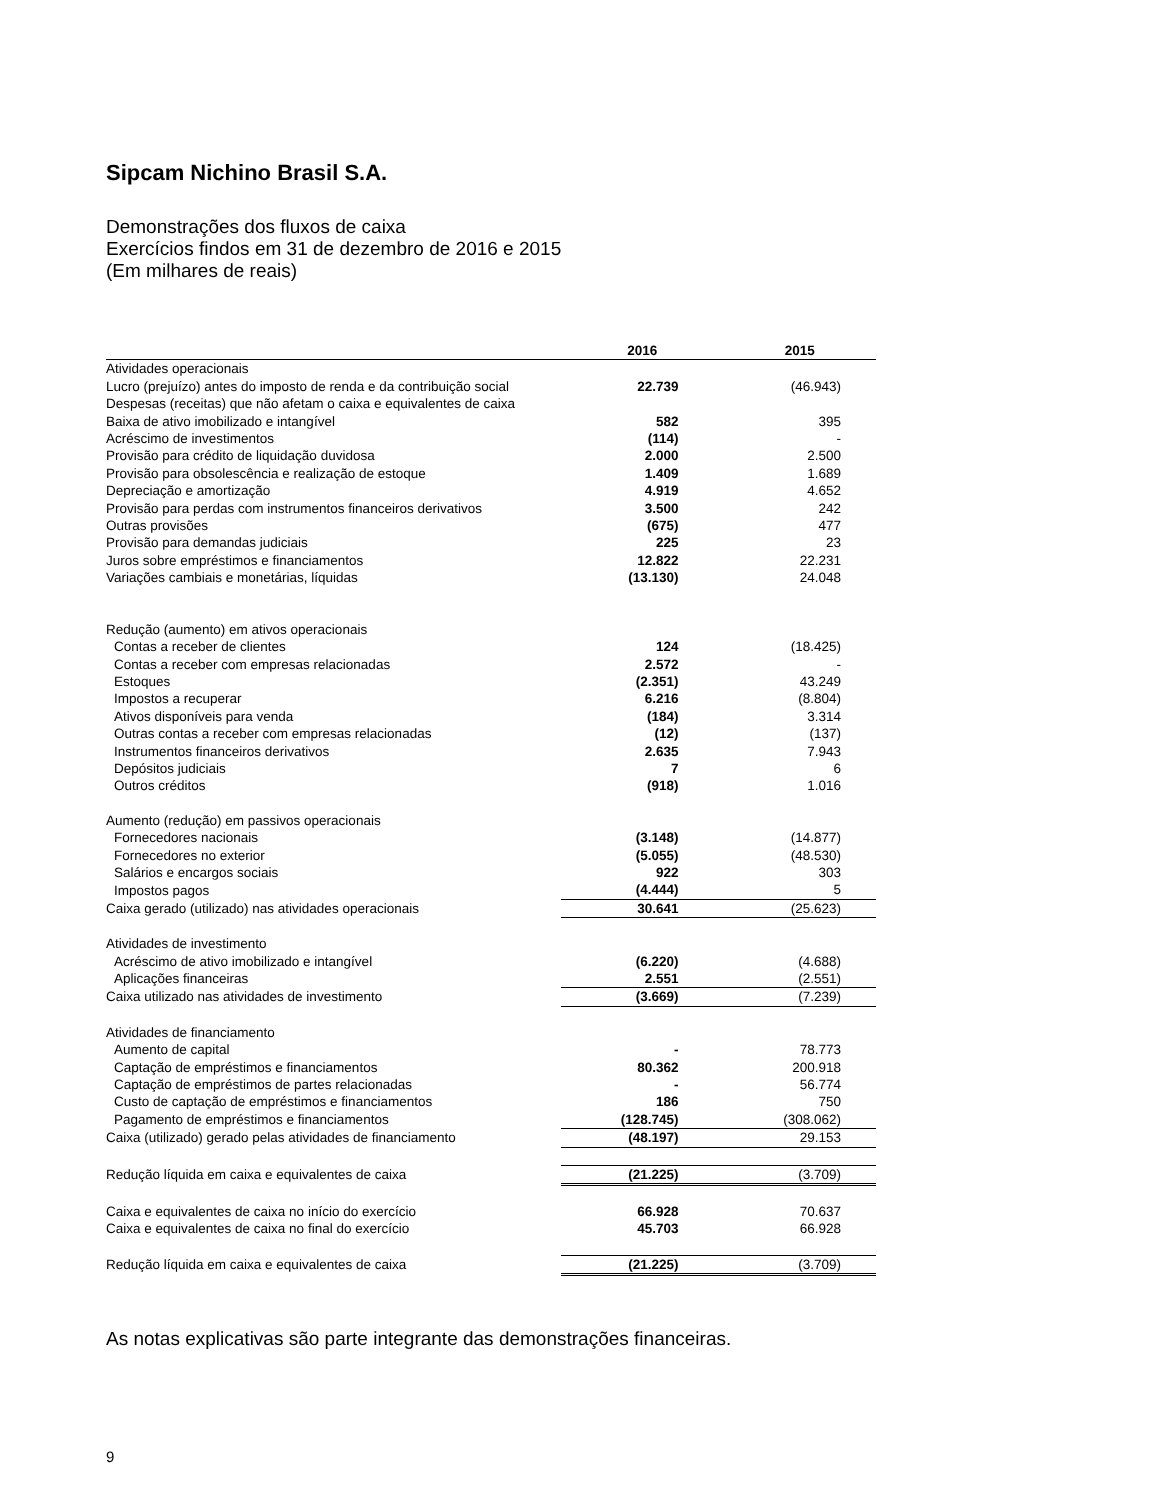Sipcam Nichino Brasil S.A.
Demonstrações dos fluxos de caixa
Exercícios findos em 31 de dezembro de 2016 e 2015
(Em milhares de reais)
| | 2016 | 2015 |
| --- | --- | --- |
| Atividades operacionais | | |
| Lucro (prejuízo) antes do imposto de renda e da contribuição social | 22.739 | (46.943) |
| Despesas (receitas) que não afetam o caixa e equivalentes de caixa | | |
| Baixa de ativo imobilizado e intangível | 582 | 395 |
| Acréscimo de investimentos | (114) | - |
| Provisão para crédito de liquidação duvidosa | 2.000 | 2.500 |
| Provisão para obsolescência e realização de estoque | 1.409 | 1.689 |
| Depreciação e amortização | 4.919 | 4.652 |
| Provisão para perdas com instrumentos financeiros derivativos | 3.500 | 242 |
| Outras provisões | (675) | 477 |
| Provisão para demandas judiciais | 225 | 23 |
| Juros sobre empréstimos e financiamentos | 12.822 | 22.231 |
| Variações cambiais e monetárias, líquidas | (13.130) | 24.048 |
| Redução (aumento) em ativos operacionais | | |
| Contas a receber de clientes | 124 | (18.425) |
| Contas a receber com empresas relacionadas | 2.572 | - |
| Estoques | (2.351) | 43.249 |
| Impostos a recuperar | 6.216 | (8.804) |
| Ativos disponíveis para venda | (184) | 3.314 |
| Outras contas a receber com empresas relacionadas | (12) | (137) |
| Instrumentos financeiros derivativos | 2.635 | 7.943 |
| Depósitos judiciais | 7 | 6 |
| Outros créditos | (918) | 1.016 |
| Aumento (redução) em passivos operacionais | | |
| Fornecedores nacionais | (3.148) | (14.877) |
| Fornecedores no exterior | (5.055) | (48.530) |
| Salários e encargos sociais | 922 | 303 |
| Impostos pagos | (4.444) | 5 |
| Caixa gerado (utilizado) nas atividades operacionais | 30.641 | (25.623) |
| Atividades de investimento | | |
| Acréscimo de ativo imobilizado e intangível | (6.220) | (4.688) |
| Aplicações financeiras | 2.551 | (2.551) |
| Caixa utilizado nas atividades de investimento | (3.669) | (7.239) |
| Atividades de financiamento | | |
| Aumento de capital | - | 78.773 |
| Captação de empréstimos e financiamentos | 80.362 | 200.918 |
| Captação de empréstimos de partes relacionadas | - | 56.774 |
| Custo de captação de empréstimos e financiamentos | 186 | 750 |
| Pagamento de empréstimos e financiamentos | (128.745) | (308.062) |
| Caixa (utilizado) gerado pelas atividades de financiamento | (48.197) | 29.153 |
| Redução líquida em caixa e equivalentes de caixa | (21.225) | (3.709) |
| Caixa e equivalentes de caixa no início do exercício | 66.928 | 70.637 |
| Caixa e equivalentes de caixa no final do exercício | 45.703 | 66.928 |
| Redução líquida em caixa e equivalentes de caixa | (21.225) | (3.709) |
As notas explicativas são parte integrante das demonstrações financeiras.
9